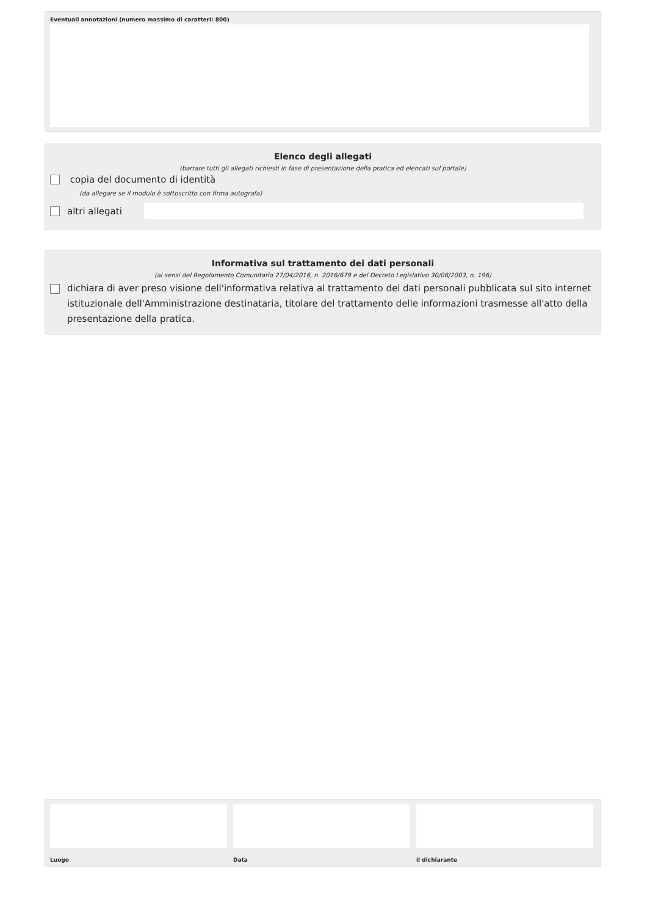Eventuali annotazioni (numero massimo di caratteri: 800)
Elenco degli allegati
(barrare tutti gli allegati richiesti in fase di presentazione della pratica ed elencati sul portale)
copia del documento di identità
(da allegare se il modulo è sottoscritto con firma autografa)
altri allegati
Informativa sul trattamento dei dati personali
(ai sensi del Regolamento Comunitario 27/04/2016, n. 2016/679 e del Decreto Legislativo 30/06/2003, n. 196)
dichiara di aver preso visione dell'informativa relativa al trattamento dei dati personali pubblicata sul sito internet istituzionale dell'Amministrazione destinataria, titolare del trattamento delle informazioni trasmesse all'atto della presentazione della pratica.
Luogo Data il dichiarante